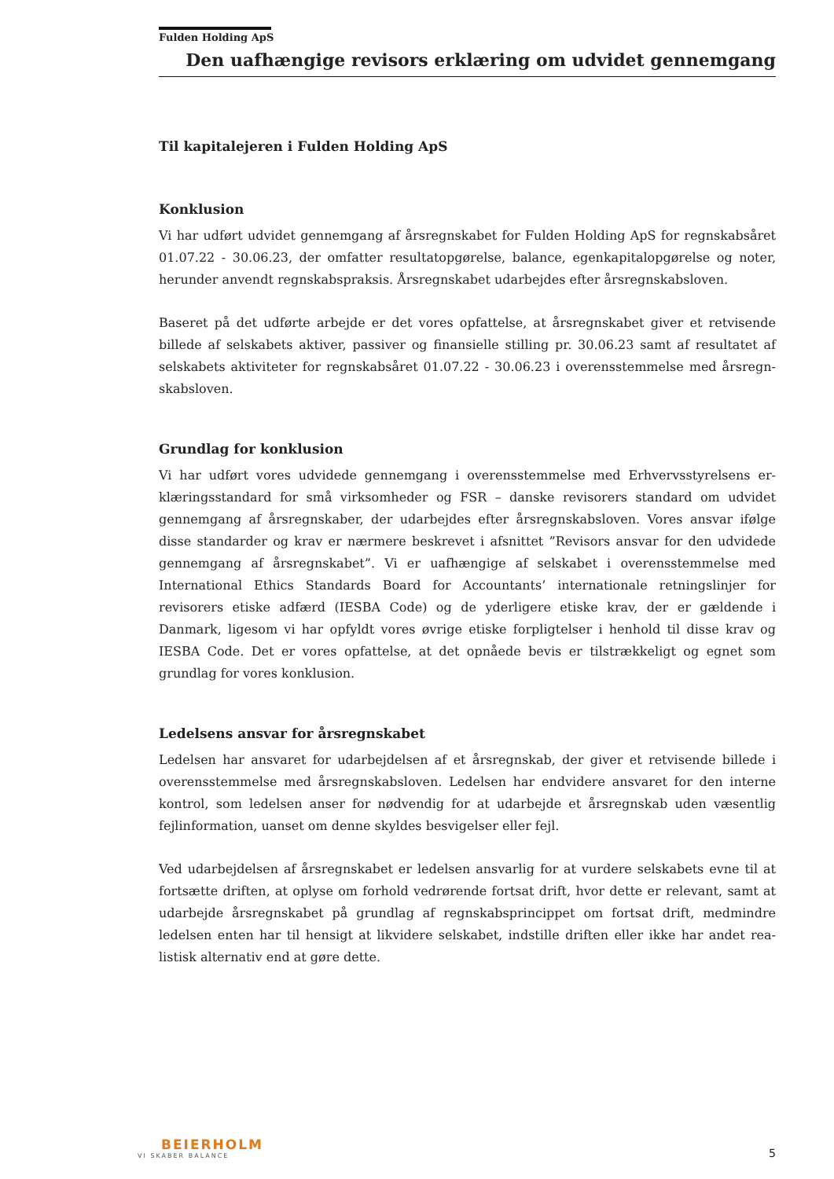Fulden Holding ApS
Den uafhængige revisors erklæring om udvidet gennemgang
Til kapitalejeren i Fulden Holding ApS
Konklusion
Vi har udført udvidet gennemgang af årsregnskabet for Fulden Holding ApS for regnskabs­året 01.07.22 - 30.06.23, der omfatter resultatopgørelse, balance, egenkapitalopgørelse og noter, herunder anvendt regnskabspraksis. Årsregnskabet udarbejdes efter årsregnskabs­loven.
Baseret på det udførte arbejde er det vores opfattelse, at årsregnskabet giver et retvisende billede af selskabets aktiver, passiver og finansielle stilling pr. 30.06.23 samt af resultatet af selskabets aktiviteter for regnskabsåret 01.07.22 - 30.06.23 i overensstemmelse med årsregn­skabsloven.
Grundlag for konklusion
Vi har udført vores udvidede gennemgang i overensstemmelse med Erhvervsstyrelsens er­klæringsstandard for små virksomheder og FSR – danske revisorers standard om udvidet gennemgang af årsregnskaber, der udarbejdes efter årsregnskabsloven. Vores ansvar ifølge disse standarder og krav er nærmere beskrevet i afsnittet ”Revisors ansvar for den udvidede gennemgang af årsregnskabet”. Vi er uafhængige af selskabet i overensstemmelse med International Ethics Standards Board for Accountants’ internationale retningslinjer for revisorers etiske adfærd (IESBA Code) og de yderligere etiske krav, der er gældende i Danmark, ligesom vi har opfyldt vores øvrige etiske forpligtelser i henhold til disse krav og IESBA Code. Det er vores opfattelse, at det opnåede bevis er tilstrækkeligt og egnet som grundlag for vores konklusion.
Ledelsens ansvar for årsregnskabet
Ledelsen har ansvaret for udarbejdelsen af et årsregnskab, der giver et retvisende billede i overensstemmelse med årsregnskabsloven. Ledelsen har endvidere ansvaret for den interne kontrol, som ledelsen anser for nødvendig for at udarbejde et årsregnskab uden væsentlig fejlinformation, uanset om denne skyldes besvigelser eller fejl.
Ved udarbejdelsen af årsregnskabet er ledelsen ansvarlig for at vurdere selskabets evne til at fortsætte driften, at oplyse om forhold vedrørende fortsat drift, hvor dette er relevant, samt at udarbejde årsregnskabet på grundlag af regnskabsprincippet om fortsat drift, medmindre ledelsen enten har til hensigt at likvidere selskabet, indstille driften eller ikke har andet rea­listisk alternativ end at gøre dette.
BEIERHOLM
VI SKABER BALANCE
5